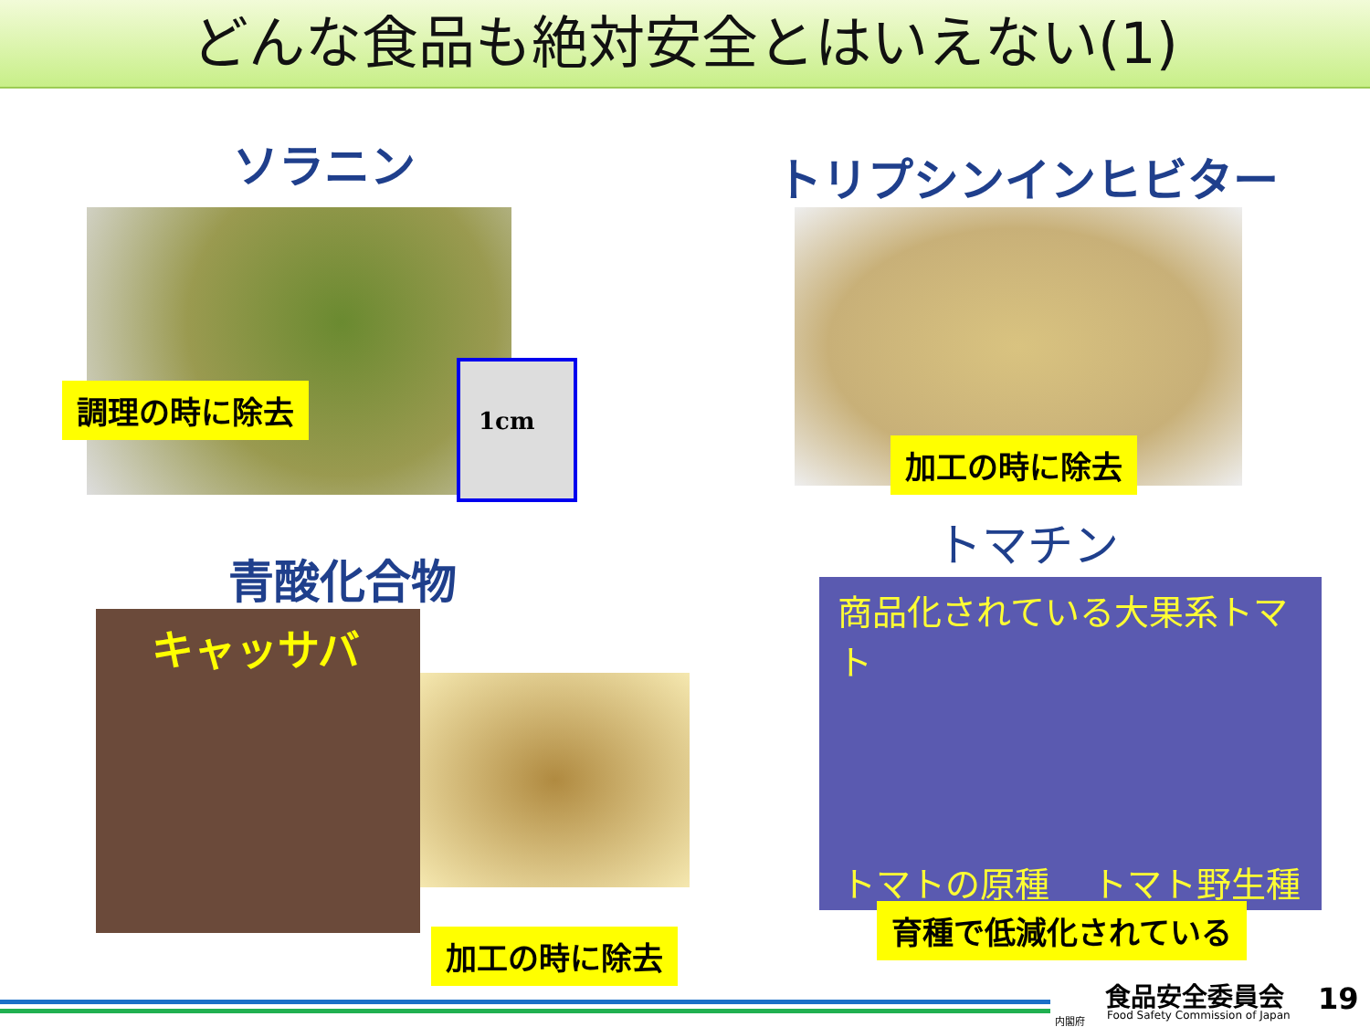どんな食品も絶対安全とはいえない(1)
ソラニン
1cm
調理の時に除去
トリプシンインヒビター
加工の時に除去
青酸化合物
キャッサバ
加工の時に除去
トマチン
商品化されている大果系トマト
トマトの原種 トマト野生種
育種で低減化されている
食品安全委員会
Food Safety Commission of Japan
内閣府
19